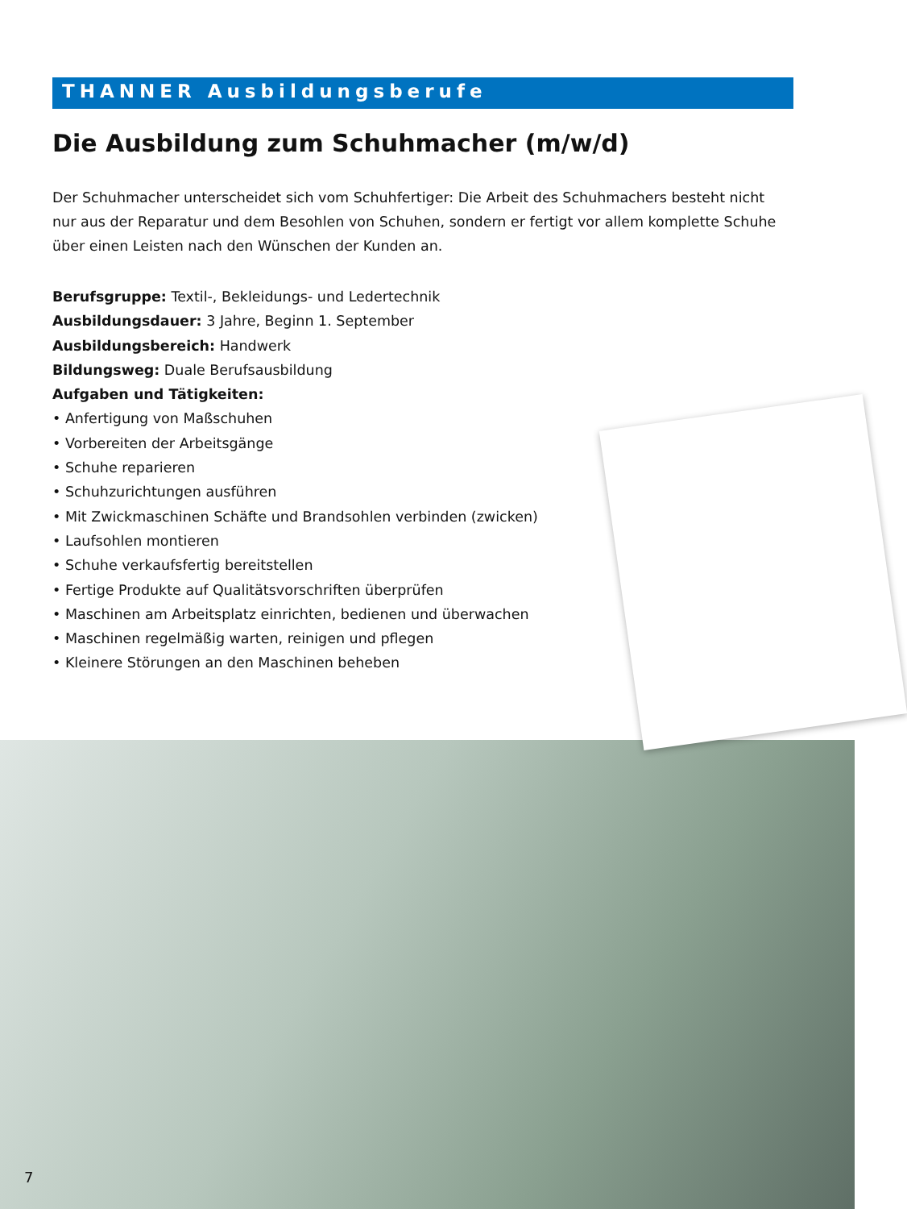THANNER Ausbildungsberufe
Die Ausbildung zum Schuhmacher (m/w/d)
Der Schuhmacher unterscheidet sich vom Schuhfertiger: Die Arbeit des Schuhmachers besteht nicht nur aus der Reparatur und dem Besohlen von Schuhen, sondern er fertigt vor allem komplette Schuhe über einen Leisten nach den Wünschen der Kunden an.
Berufsgruppe: Textil-, Bekleidungs- und Ledertechnik
Ausbildungsdauer: 3 Jahre, Beginn 1. September
Ausbildungsbereich: Handwerk
Bildungsweg: Duale Berufsausbildung
Aufgaben und Tätigkeiten:
• Anfertigung von Maßschuhen
• Vorbereiten der Arbeitsgänge
• Schuhe reparieren
• Schuhzurichtungen ausführen
• Mit Zwickmaschinen Schäfte und Brandsohlen verbinden (zwicken)
• Laufsohlen montieren
• Schuhe verkaufsfertig bereitstellen
• Fertige Produkte auf Qualitätsvorschriften überprüfen
• Maschinen am Arbeitsplatz einrichten, bedienen und überwachen
• Maschinen regelmäßig warten, reinigen und pflegen
• Kleinere Störungen an den Maschinen beheben
7